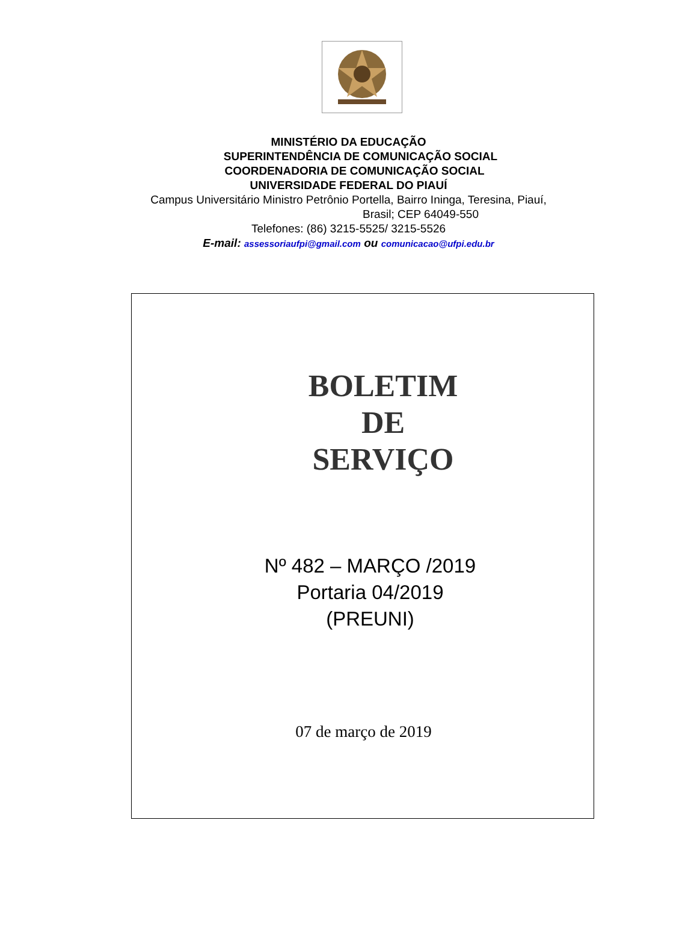MINISTÉRIO DA EDUCAÇÃO
SUPERINTENDÊNCIA DE COMUNICAÇÃO SOCIAL
COORDENADORIA DE COMUNICAÇÃO SOCIAL
UNIVERSIDADE FEDERAL DO PIAUÍ
Campus Universitário Ministro Petrônio Portella, Bairro Ininga, Teresina, Piauí,
Brasil; CEP 64049-550
Telefones: (86) 3215-5525/ 3215-5526
E-mail: assessoriaufpi@gmail.com ou comunicacao@ufpi.edu.br
BOLETIM
DE
SERVIÇO
Nº 482 – MARÇO /2019
Portaria 04/2019
(PREUNI)
07 de março de 2019